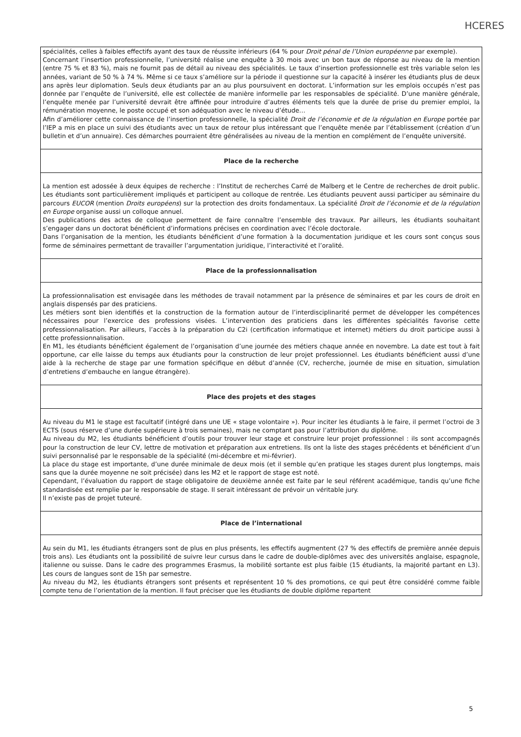HCERES
spécialités, celles à faibles effectifs ayant des taux de réussite inférieurs (64 % pour Droit pénal de l’Union européenne par exemple).
Concernant l’insertion professionnelle, l’université réalise une enquête à 30 mois avec un bon taux de réponse au niveau de la mention (entre 75 % et 83 %), mais ne fournit pas de détail au niveau des spécialités. Le taux d’insertion professionnelle est très variable selon les années, variant de 50 % à 74 %. Même si ce taux s’améliore sur la période il questionne sur la capacité à insérer les étudiants plus de deux ans après leur diplomation. Seuls deux étudiants par an au plus poursuivent en doctorat. L’information sur les emplois occupés n’est pas donnée par l’enquête de l’université, elle est collectée de manière informelle par les responsables de spécialité. D’une manière générale, l’enquête menée par l’université devrait être affinée pour introduire d’autres éléments tels que la durée de prise du premier emploi, la rémunération moyenne, le poste occupé et son adéquation avec le niveau d’étude…
Afin d’améliorer cette connaissance de l’insertion professionnelle, la spécialité Droit de l’économie et de la régulation en Europe portée par l’IEP a mis en place un suivi des étudiants avec un taux de retour plus intéressant que l’enquête menée par l’établissement (création d’un bulletin et d’un annuaire). Ces démarches pourraient être généralisées au niveau de la mention en complément de l’enquête université.
Place de la recherche
La mention est adossée à deux équipes de recherche : l’Institut de recherches Carré de Malberg et le Centre de recherches de droit public. Les étudiants sont particulièrement impliqués et participent au colloque de rentrée. Les étudiants peuvent aussi participer au séminaire du parcours EUCOR (mention Droits européens) sur la protection des droits fondamentaux. La spécialité Droit de l’économie et de la régulation en Europe organise aussi un colloque annuel.
Des publications des actes de colloque permettent de faire connaître l’ensemble des travaux. Par ailleurs, les étudiants souhaitant s’engager dans un doctorat bénéficient d’informations précises en coordination avec l’école doctorale.
Dans l’organisation de la mention, les étudiants bénéficient d’une formation à la documentation juridique et les cours sont conçus sous forme de séminaires permettant de travailler l’argumentation juridique, l’interactivité et l’oralité.
Place de la professionnalisation
La professionnalisation est envisagée dans les méthodes de travail notamment par la présence de séminaires et par les cours de droit en anglais dispensés par des praticiens.
Les métiers sont bien identifiés et la construction de la formation autour de l’interdisciplinarité permet de développer les compétences nécessaires pour l’exercice des professions visées. L’intervention des praticiens dans les différentes spécialités favorise cette professionnalisation. Par ailleurs, l’accès à la préparation du C2i (certification informatique et internet) métiers du droit participe aussi à cette professionnalisation.
En M1, les étudiants bénéficient également de l’organisation d’une journée des métiers chaque année en novembre. La date est tout à fait opportune, car elle laisse du temps aux étudiants pour la construction de leur projet professionnel. Les étudiants bénéficient aussi d’une aide à la recherche de stage par une formation spécifique en début d’année (CV, recherche, journée de mise en situation, simulation d’entretiens d’embauche en langue étrangère).
Place des projets et des stages
Au niveau du M1 le stage est facultatif (intégré dans une UE « stage volontaire »). Pour inciter les étudiants à le faire, il permet l’octroi de 3 ECTS (sous réserve d’une durée supérieure à trois semaines), mais ne comptant pas pour l’attribution du diplôme.
Au niveau du M2, les étudiants bénéficient d’outils pour trouver leur stage et construire leur projet professionnel : ils sont accompagnés pour la construction de leur CV, lettre de motivation et préparation aux entretiens. Ils ont la liste des stages précédents et bénéficient d’un suivi personnalisé par le responsable de la spécialité (mi-décembre et mi-février).
La place du stage est importante, d’une durée minimale de deux mois (et il semble qu’en pratique les stages durent plus longtemps, mais sans que la durée moyenne ne soit précisée) dans les M2 et le rapport de stage est noté.
Cependant, l’évaluation du rapport de stage obligatoire de deuxième année est faite par le seul référent académique, tandis qu’une fiche standardisée est remplie par le responsable de stage. Il serait intéressant de prévoir un véritable jury.
Il n’existe pas de projet tuteuré.
Place de l’international
Au sein du M1, les étudiants étrangers sont de plus en plus présents, les effectifs augmentent (27 % des effectifs de première année depuis trois ans). Les étudiants ont la possibilité de suivre leur cursus dans le cadre de double-diplômes avec des universités anglaise, espagnole, italienne ou suisse. Dans le cadre des programmes Erasmus, la mobilité sortante est plus faible (15 étudiants, la majorité partant en L3). Les cours de langues sont de 15h par semestre.
Au niveau du M2, les étudiants étrangers sont présents et représentent 10 % des promotions, ce qui peut être considéré comme faible compte tenu de l’orientation de la mention. Il faut préciser que les étudiants de double diplôme repartent
5